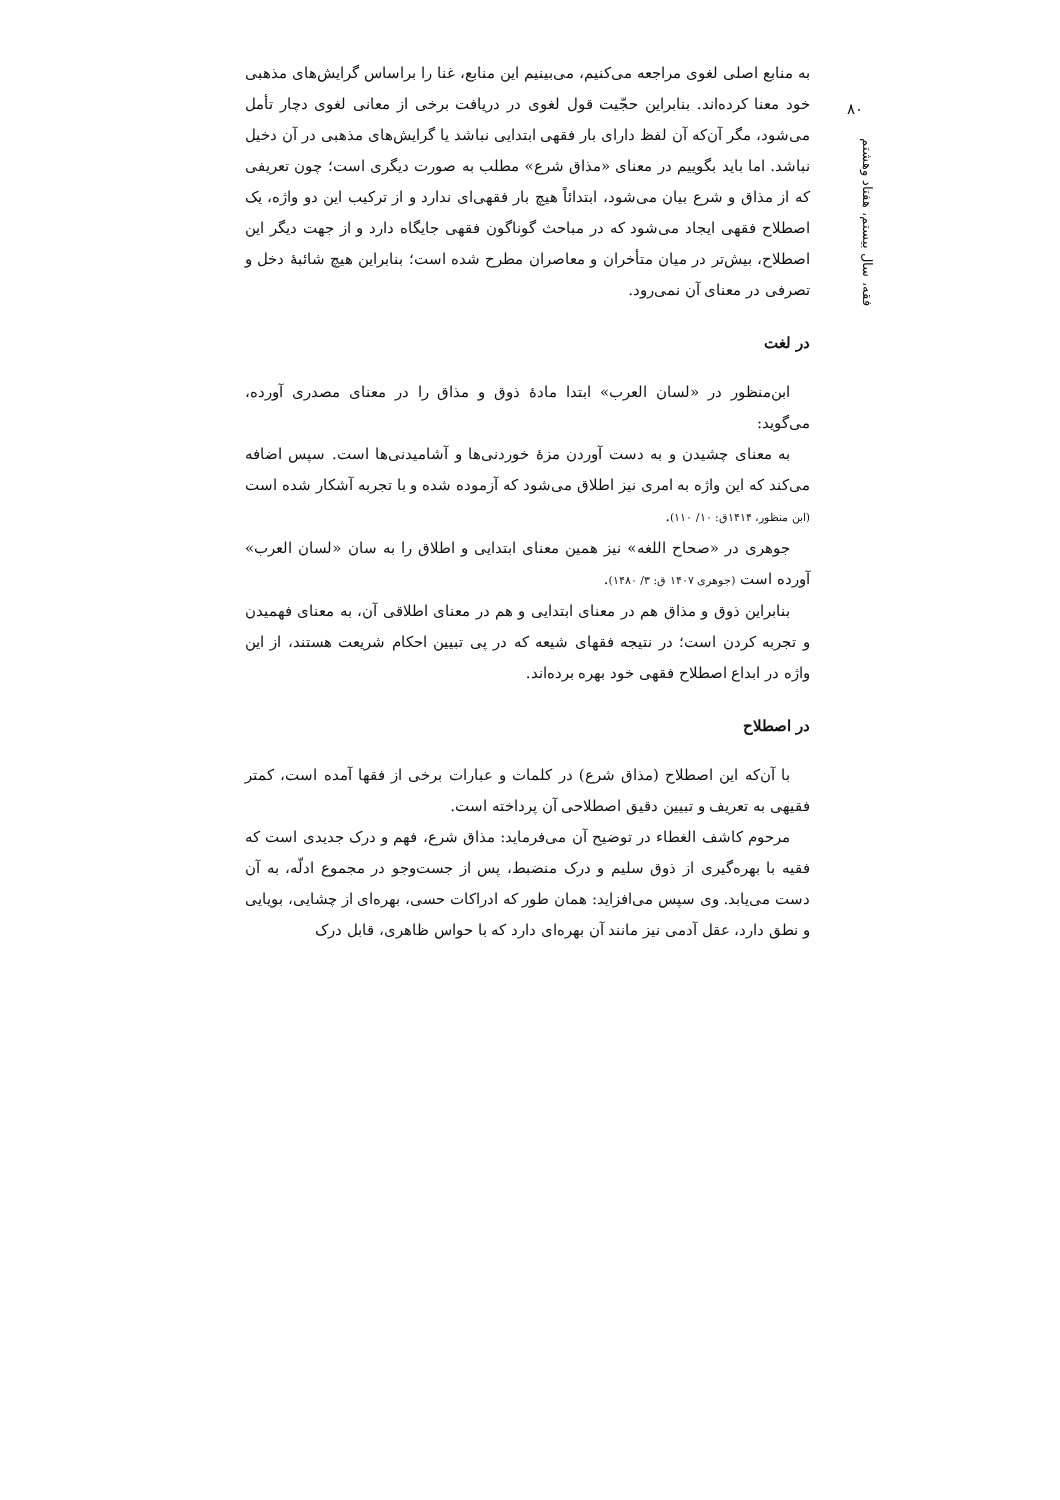۸۰
فقه، سال بیستم، هفتاد وهشتم
به منابع اصلی لغوی مراجعه می‌کنیم، می‌بینیم این منابع، غنا را براساس گرایش‌های مذهبی خود معنا کرده‌اند. بنابراین حجّیت قول لغوی در دریافت برخی از معانی لغوی دچار تأمل می‌شود، مگر آن‌که آن لفظ دارای بار فقهی ابتدایی نباشد یا گرایش‌های مذهبی در آن دخیل نباشد. اما باید بگوییم در معنای «مذاق شرع» مطلب به صورت دیگری است؛ چون تعریفی که از مذاق و شرع بیان می‌شود، ابتدائاً هیچ بار فقهی‌ای ندارد و از ترکیب این دو واژه، یک اصطلاح فقهی ایجاد می‌شود که در مباحث گوناگون فقهی جایگاه دارد و از جهت دیگر این اصطلاح، بیش‌تر در میان متأخران و معاصران مطرح شده است؛ بنابراین هیچ شائبهٔ دخل و تصرفی در معنای آن نمی‌رود.
در لغت
ابن‌منظور در «لسان العرب» ابتدا مادهٔ ذوق و مذاق را در معنای مصدری آورده، می‌گوید:
به معنای چشیدن و به دست آوردن مزهٔ خوردنی‌ها و آشامیدنی‌ها است. سپس اضافه می‌کند که این واژه به امری نیز اطلاق می‌شود که آزموده شده و با تجربه آشکار شده است (ابن منظور، ۱۴۱۴ق: ۱۰/ ۱۱۰).
جوهری در «صحاح اللغه» نیز همین معنای ابتدایی و اطلاق را به سان «لسان العرب» آورده است (جوهری ۱۴۰۷ ق: ۳/ ۱۴۸۰).
بنابراین ذوق و مذاق هم در معنای ابتدایی و هم در معنای اطلاقی آن، به معنای فهمیدن و تجربه کردن است؛ در نتیجه فقهای شیعه که در پی تبیین احکام شریعت هستند، از این واژه در ابداع اصطلاح فقهی خود بهره برده‌اند.
در اصطلاح
با آن‌که این اصطلاح (مذاق شرع) در کلمات و عبارات برخی از فقها آمده است، کمتر فقیهی به تعریف و تبیین دقیق اصطلاحی آن پرداخته است.
مرحوم کاشف الغطاء در توضیح آن می‌فرماید: مذاق شرع، فهم و درک جدیدی است که فقیه با بهره‌گیری از ذوق سلیم و درک منضبط، پس از جست‌وجو در مجموع ادلّه، به آن دست می‌یابد. وی سپس می‌افزاید: همان طور که ادراکات حسی، بهره‌ای از چشایی، بویایی و نطق دارد، عقل آدمی نیز مانند آن بهره‌ای دارد که با حواس ظاهری، قابل درک